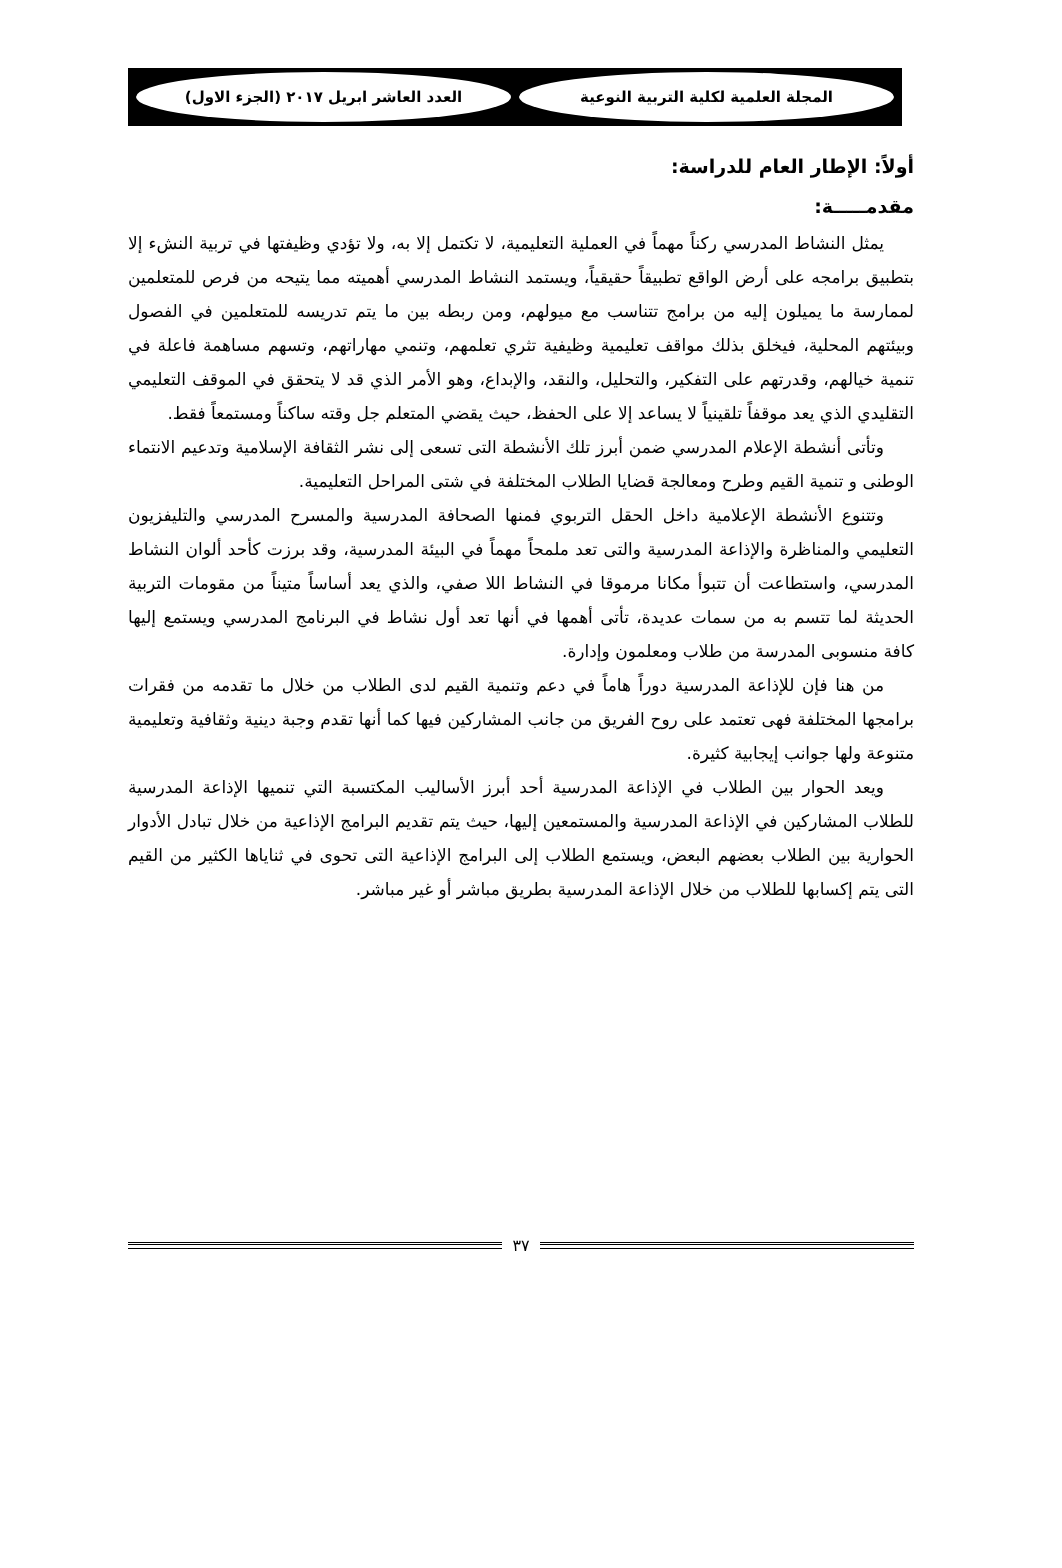المجلة العلمية لكلية التربية النوعية
العدد العاشر ابريل ٢٠١٧ (الجزء الاول)
أولاً: الإطار العام للدراسة:
مقدمـــــة:
يمثل النشاط المدرسي ركناً مهماً في العملية التعليمية، لا تكتمل إلا به، ولا تؤدي وظيفتها في تربية النشء إلا بتطبيق برامجه على أرض الواقع تطبيقاً حقيقياً، ويستمد النشاط المدرسي أهميته مما يتيحه من فرص للمتعلمين لممارسة ما يميلون إليه من برامج تتناسب مع ميولهم، ومن ربطه بين ما يتم تدريسه للمتعلمين في الفصول وبيئتهم المحلية، فيخلق بذلك مواقف تعليمية وظيفية تثري تعلمهم، وتنمي مهاراتهم، وتسهم مساهمة فاعلة في تنمية خيالهم، وقدرتهم على التفكير، والتحليل، والنقد، والإبداع، وهو الأمر الذي قد لا يتحقق في الموقف التعليمي التقليدي الذي يعد موقفاً تلقينياً لا يساعد إلا على الحفظ، حيث يقضي المتعلم جل وقته ساكناً ومستمعاً فقط.
وتأتى أنشطة الإعلام المدرسي ضمن أبرز تلك الأنشطة التى تسعى إلى نشر الثقافة الإسلامية وتدعيم الانتماء الوطنى و تنمية القيم وطرح ومعالجة قضايا الطلاب المختلفة في شتى المراحل التعليمية.
وتتنوع الأنشطة الإعلامية داخل الحقل التربوي فمنها الصحافة المدرسية والمسرح المدرسي والتليفزيون التعليمي والمناظرة والإذاعة المدرسية والتى تعد ملمحاً مهماً في البيئة المدرسية، وقد برزت كأحد ألوان النشاط المدرسي، واستطاعت أن تتبوأ مكانا مرموقا في النشاط اللا صفي، والذي يعد أساساً متيناً من مقومات التربية الحديثة لما تتسم به من سمات عديدة، تأتى أهمها في أنها تعد أول نشاط في البرنامج المدرسي ويستمع إليها كافة منسوبى المدرسة من طلاب ومعلمون وإدارة.
من هنا فإن للإذاعة المدرسية دوراً هاماً في دعم وتنمية القيم لدى الطلاب من خلال ما تقدمه من فقرات برامجها المختلفة فهى تعتمد على روح الفريق من جانب المشاركين فيها كما أنها تقدم وجبة دينية وثقافية وتعليمية متنوعة ولها جوانب إيجابية كثيرة.
ويعد الحوار بين الطلاب في الإذاعة المدرسية أحد أبرز الأساليب المكتسبة التي تنميها الإذاعة المدرسية للطلاب المشاركين في الإذاعة المدرسية والمستمعين إليها، حيث يتم تقديم البرامج الإذاعية من خلال تبادل الأدوار الحوارية بين الطلاب بعضهم البعض، ويستمع الطلاب إلى البرامج الإذاعية التى تحوى في ثناياها الكثير من القيم التى يتم إكسابها للطلاب من خلال الإذاعة المدرسية بطريق مباشر أو غير مباشر.
٣٧